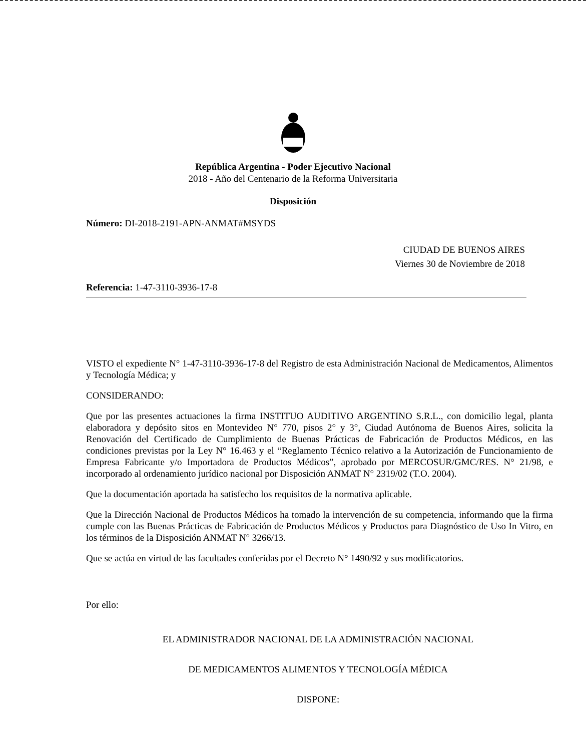República Argentina - Poder Ejecutivo Nacional
2018 - Año del Centenario de la Reforma Universitaria
Disposición
Número: DI-2018-2191-APN-ANMAT#MSYDS
CIUDAD DE BUENOS AIRES
Viernes 30 de Noviembre de 2018
Referencia: 1-47-3110-3936-17-8
VISTO el expediente N° 1-47-3110-3936-17-8 del Registro de esta Administración Nacional de Medicamentos, Alimentos y Tecnología Médica; y
CONSIDERANDO:
Que por las presentes actuaciones la firma INSTITUO AUDITIVO ARGENTINO S.R.L., con domicilio legal, planta elaboradora y depósito sitos en Montevideo N° 770, pisos 2° y 3°, Ciudad Autónoma de Buenos Aires, solicita la Renovación del Certificado de Cumplimiento de Buenas Prácticas de Fabricación de Productos Médicos, en las condiciones previstas por la Ley N° 16.463 y el “Reglamento Técnico relativo a la Autorización de Funcionamiento de Empresa Fabricante y/o Importadora de Productos Médicos”, aprobado por MERCOSUR/GMC/RES. N° 21/98, e incorporado al ordenamiento jurídico nacional por Disposición ANMAT N° 2319/02 (T.O. 2004).
Que la documentación aportada ha satisfecho los requisitos de la normativa aplicable.
Que la Dirección Nacional de Productos Médicos ha tomado la intervención de su competencia, informando que la firma cumple con las Buenas Prácticas de Fabricación de Productos Médicos y Productos para Diagnóstico de Uso In Vitro, en los términos de la Disposición ANMAT N° 3266/13.
Que se actúa en virtud de las facultades conferidas por el Decreto N° 1490/92 y sus modificatorios.
Por ello:
EL ADMINISTRADOR NACIONAL DE LA ADMINISTRACIÓN NACIONAL
DE MEDICAMENTOS ALIMENTOS Y TECNOLOGÍA MÉDICA
DISPONE: